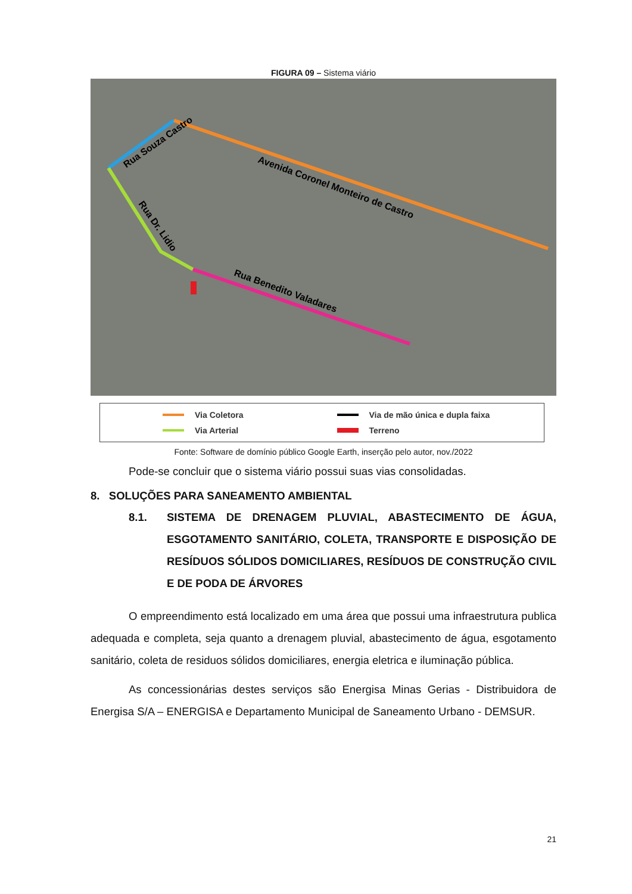FIGURA 09 – Sistema viário
Rua Souza Castro
Avenida Coronel Monteiro de Castro
Rua Dr. Lidio
Rua Benedito Valadares
Via Coletora
Via de mão única e dupla faixa
Via Arterial
Terreno
Fonte: Software de domínio público Google Earth, inserção pelo autor, nov./2022
Pode-se concluir que o sistema viário possui suas vias consolidadas.
8. SOLUÇÕES PARA SANEAMENTO AMBIENTAL
8.1. SISTEMA DE DRENAGEM PLUVIAL, ABASTECIMENTO DE ÁGUA, ESGOTAMENTO SANITÁRIO, COLETA, TRANSPORTE E DISPOSIÇÃO DE RESÍDUOS SÓLIDOS DOMICILIARES, RESÍDUOS DE CONSTRUÇÃO CIVIL E DE PODA DE ÁRVORES
O empreendimento está localizado em uma área que possui uma infraestrutura publica adequada e completa, seja quanto a drenagem pluvial, abastecimento de água, esgotamento sanitário, coleta de residuos sólidos domiciliares, energia eletrica e iluminação pública.
As concessionárias destes serviços são Energisa Minas Gerias - Distribuidora de Energisa S/A – ENERGISA e Departamento Municipal de Saneamento Urbano - DEMSUR.
21